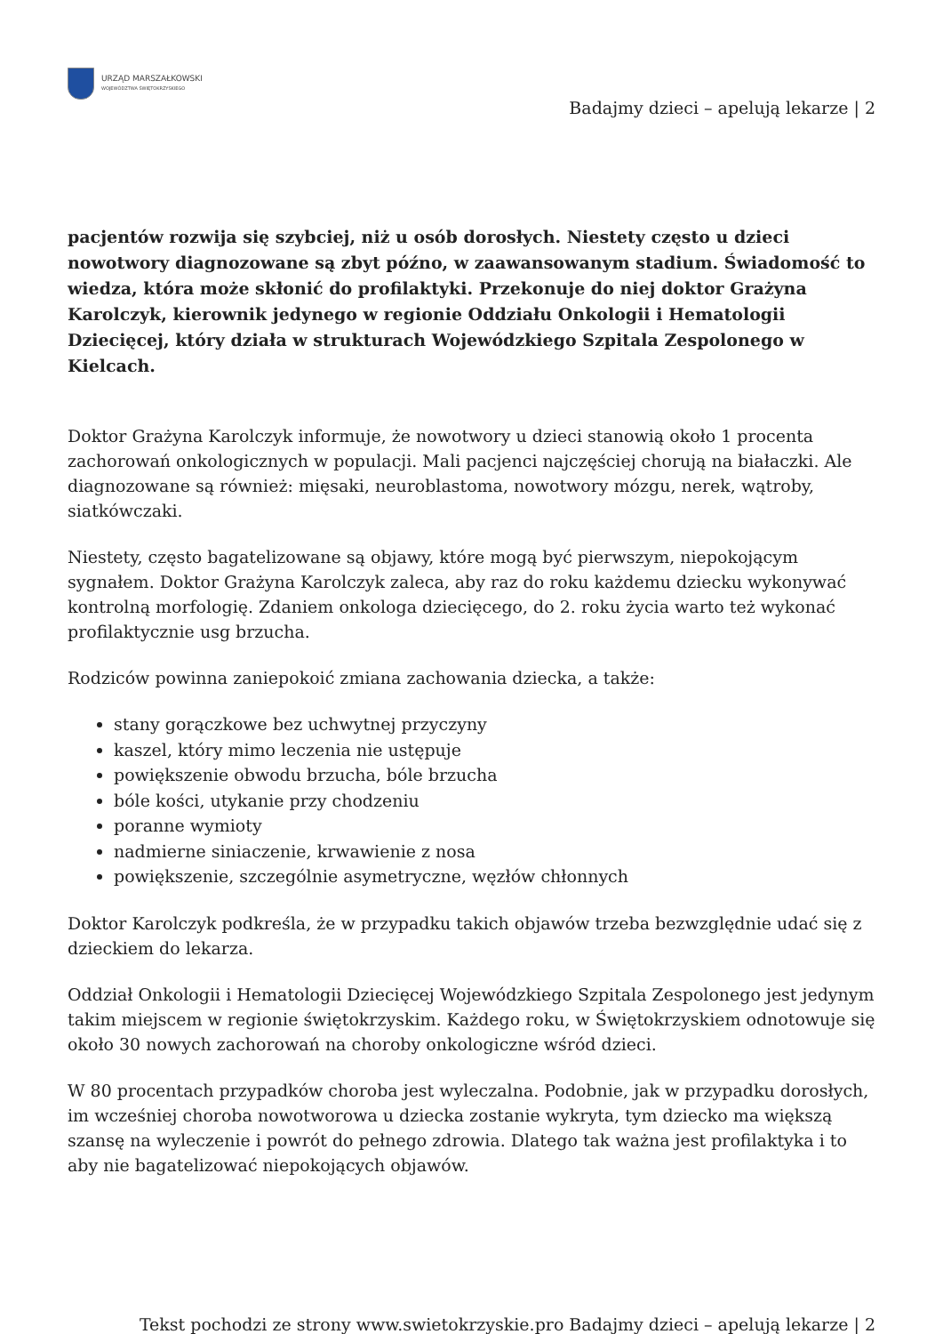URZĄD MARSZAŁKOWSKI
WOJEWÓDZTWA ŚWIĘTOKRZYSKIEGO
Badajmy dzieci – apelują lekarze | 2
pacjentów rozwija się szybciej, niż u osób dorosłych. Niestety często u dzieci nowotwory diagnozowane są zbyt późno, w zaawansowanym stadium. Świadomość to wiedza, która może skłonić do profilaktyki. Przekonuje do niej doktor Grażyna Karolczyk, kierownik jedynego w regionie Oddziału Onkologii i Hematologii Dziecięcej, który działa w strukturach Wojewódzkiego Szpitala Zespolonego w Kielcach.
Doktor Grażyna Karolczyk informuje, że nowotwory u dzieci stanowią około 1 procenta zachorowań onkologicznych w populacji. Mali pacjenci najczęściej chorują na białaczki. Ale diagnozowane są również: mięsaki, neuroblastoma, nowotwory mózgu, nerek, wątroby, siatkówczaki.
Niestety, często bagatelizowane są objawy, które mogą być pierwszym, niepokojącym sygnałem. Doktor Grażyna Karolczyk zaleca, aby raz do roku każdemu dziecku wykonywać kontrolną morfologię. Zdaniem onkologa dziecięcego, do 2. roku życia warto też wykonać profilaktycznie usg brzucha.
Rodziców powinna zaniepokoić zmiana zachowania dziecka, a także:
stany gorączkowe bez uchwytnej przyczyny
kaszel, który mimo leczenia nie ustępuje
powiększenie obwodu brzucha, bóle brzucha
bóle kości, utykanie przy chodzeniu
poranne wymioty
nadmierne siniaczenie, krwawienie z nosa
powiększenie, szczególnie asymetryczne, węzłów chłonnych
Doktor Karolczyk podkreśla, że w przypadku takich objawów trzeba bezwzględnie udać się z dzieckiem do lekarza.
Oddział Onkologii i Hematologii Dziecięcej Wojewódzkiego Szpitala Zespolonego jest jedynym takim miejscem w regionie świętokrzyskim. Każdego roku, w Świętokrzyskiem odnotowuje się około 30 nowych zachorowań na choroby onkologiczne wśród dzieci.
W 80 procentach przypadków choroba jest wyleczalna. Podobnie, jak w przypadku dorosłych, im wcześniej choroba nowotworowa u dziecka zostanie wykryta, tym dziecko ma większą szansę na wyleczenie i powrót do pełnego zdrowia. Dlatego tak ważna jest profilaktyka i to aby nie bagatelizować niepokojących objawów.
Tekst pochodzi ze strony www.swietokrzyskie.pro Badajmy dzieci – apelują lekarze | 2